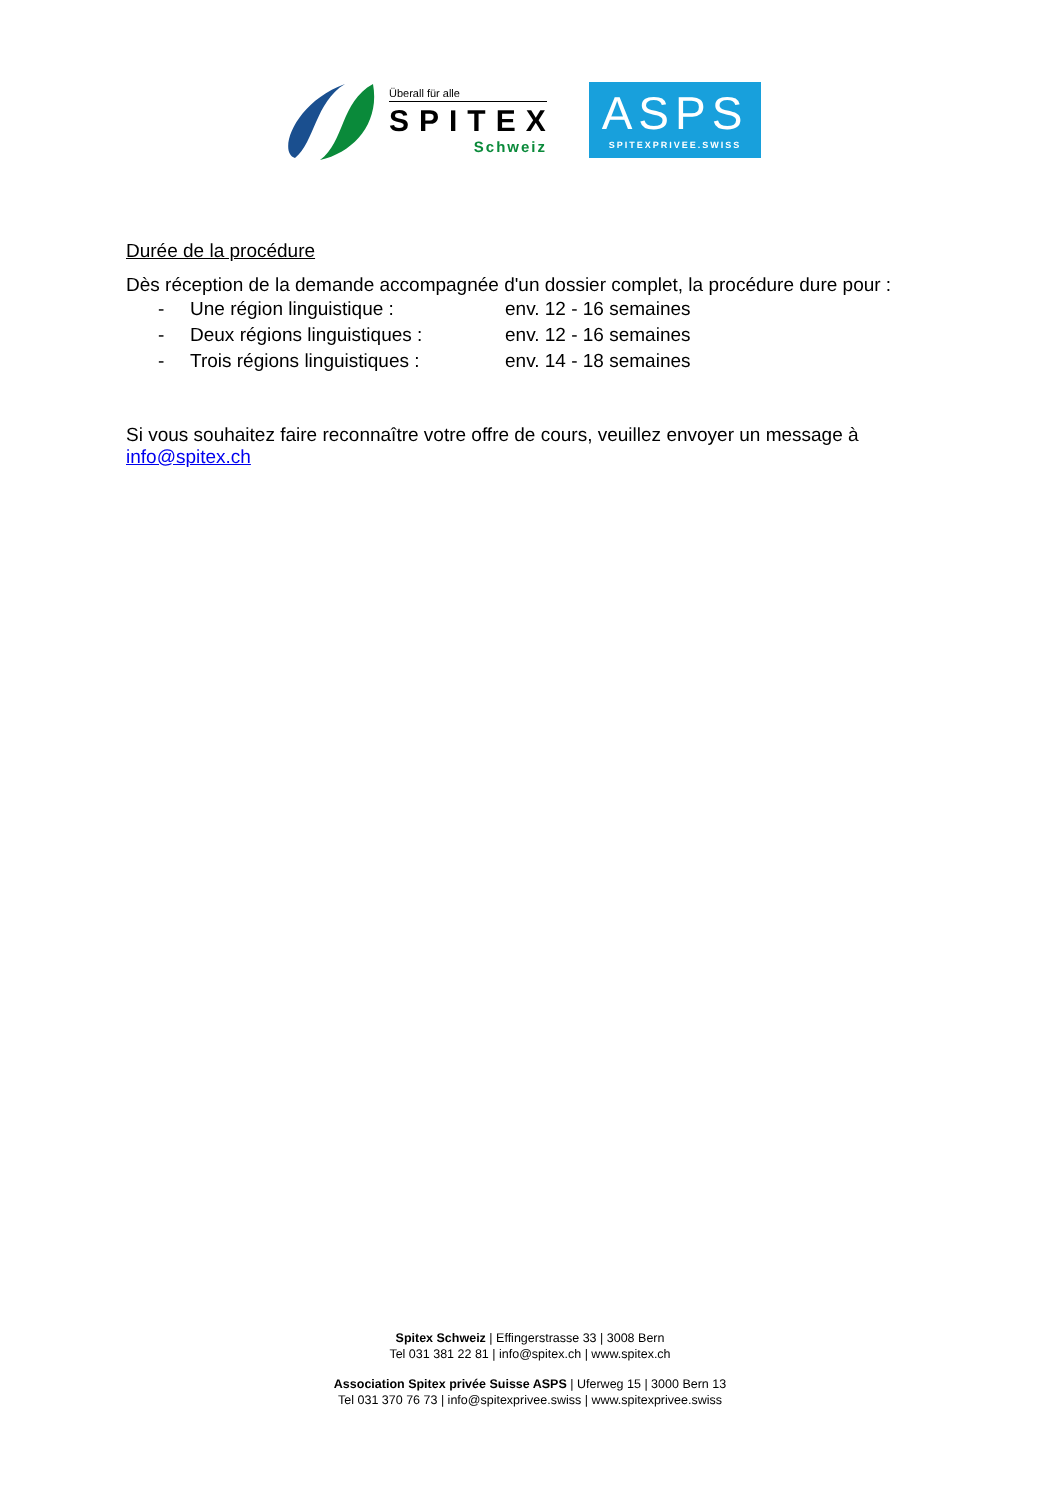Überall für alle
SPITEX
Schweiz
ASPS
SPITEXPRIVEE.SWISS
Durée de la procédure
Dès réception de la demande accompagnée d'un dossier complet, la procédure dure pour :
- Une région linguistique : env. 12 - 16 semaines
- Deux régions linguistiques : env. 12 - 16 semaines
- Trois régions linguistiques : env. 14 - 18 semaines
Si vous souhaitez faire reconnaître votre offre de cours, veuillez envoyer un message à info@spitex.ch
Spitex Schweiz | Effingerstrasse 33 | 3008 Bern
Tel 031 381 22 81 | info@spitex.ch | www.spitex.ch
Association Spitex privée Suisse ASPS | Uferweg 15 | 3000 Bern 13
Tel 031 370 76 73 | info@spitexprivee.swiss | www.spitexprivee.swiss